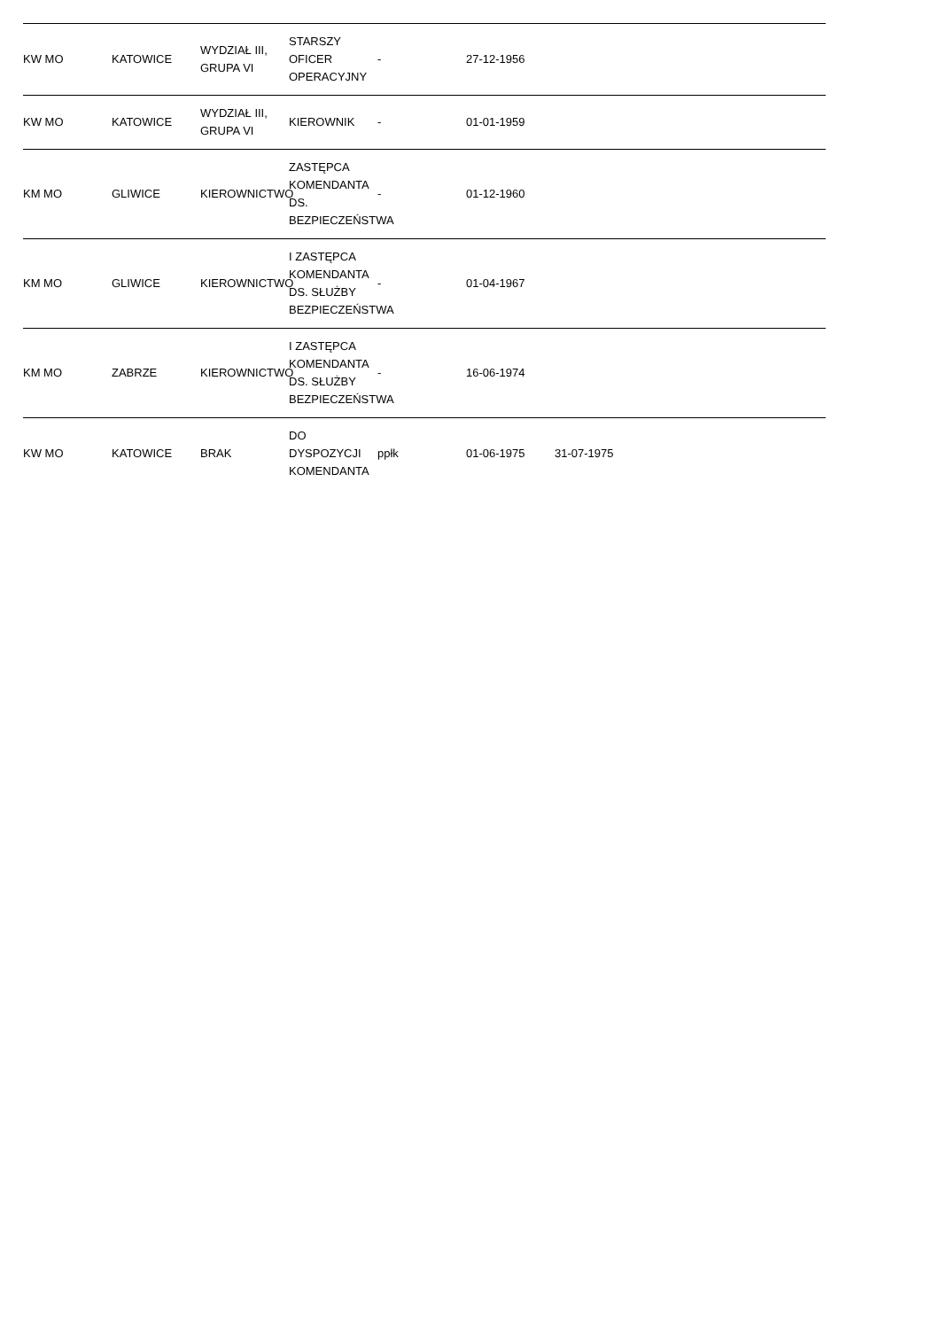| KW MO | KATOWICE | WYDZIAŁ III, GRUPA VI | STARSZY OFICER OPERACYJNY | - | 27-12-1956 | | | |
| KW MO | KATOWICE | WYDZIAŁ III, GRUPA VI | KIEROWNIK | - | 01-01-1959 | | | |
| KM MO | GLIWICE | KIEROWNICTWO | ZASTĘPCA KOMENDANTA DS. BEZPIECZEŃSTWA | - | 01-12-1960 | | | |
| KM MO | GLIWICE | KIEROWNICTWO | I ZASTĘPCA KOMENDANTA DS. SŁUŻBY BEZPIECZEŃSTWA | - | 01-04-1967 | | | |
| KM MO | ZABRZE | KIEROWNICTWO | I ZASTĘPCA KOMENDANTA DS. SŁUŻBY BEZPIECZEŃSTWA | - | 16-06-1974 | | | |
| KW MO | KATOWICE | BRAK | DO DYSPOZYCJI KOMENDANTA | ppłk | 01-06-1975 | 31-07-1975 | | |